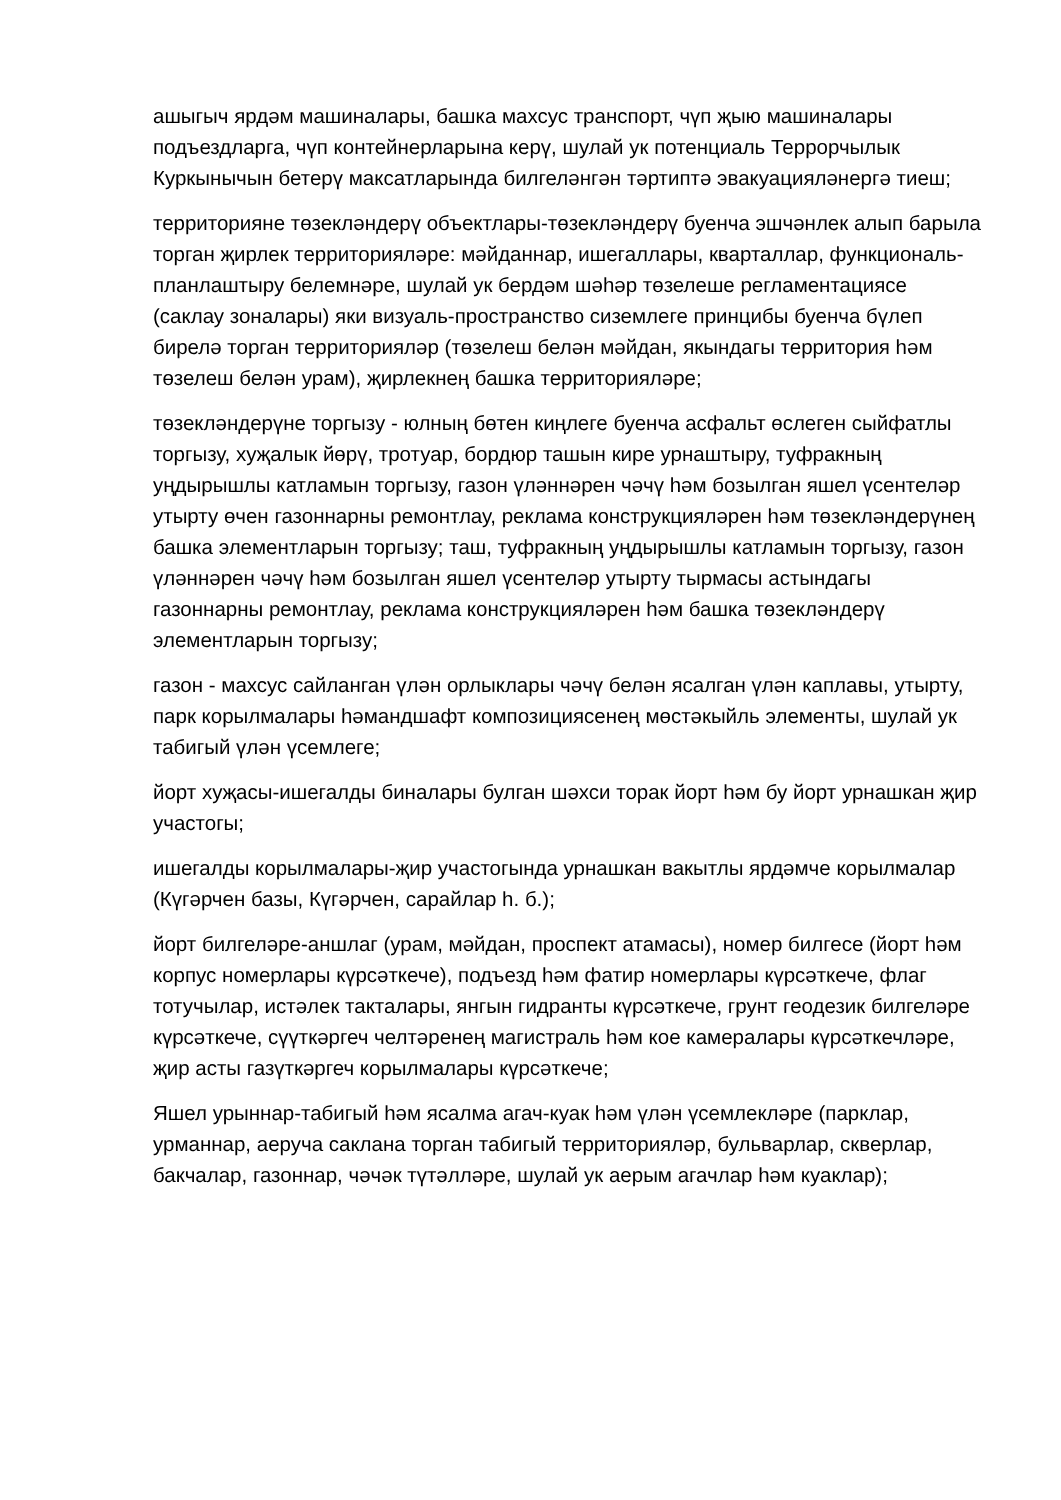ашыгыч ярдәм машиналары, башка махсус транспорт, чүп җыю машиналары подъездларга, чүп контейнерларына керү, шулай ук потенциаль Террорчылык Куркынычын бетерү максатларында билгеләнгән тәртиптә эвакуацияләнергә тиеш;
территорияне төзекләндерү объектлары-төзекләндерү буенча эшчәнлек алып барыла торган җирлек территорияләре: мәйданнар, ишегаллары, кварталлар, функциональ-планлаштыру белемнәре, шулай ук бердәм шәһәр төзелеше регламентациясе (саклау зоналары) яки визуаль-пространство сиземлеге принцибы буенча бүлеп бирелә торган территорияләр (төзелеш белән мәйдан, якындагы территория һәм төзелеш белән урам), җирлекнең башка территорияләре;
төзекләндерүне торгызу - юлның бөтен киңлеге буенча асфальт өслеген сыйфатлы торгызу, хуҗалык йөрү, тротуар, бордюр ташын кире урнаштыру, туфракның уңдырышлы катламын торгызу, газон үләннәрен чәчү һәм бозылган яшел үсентеләр утырту өчен газоннарны ремонтлау, реклама конструкцияләрен һәм төзекләндерүнең башка элементларын торгызу; таш, туфракның уңдырышлы катламын торгызу, газон үләннәрен чәчү һәм бозылган яшел үсентеләр утырту тырмасы астындагы газоннарны ремонтлау, реклама конструкцияләрен һәм башка төзекләндерү элементларын торгызу;
газон - махсус сайланган үлән орлыклары чәчү белән ясалган үлән каплавы, утырту, парк корылмалары һәмандшафт композициясенең мөстәкыйль элементы, шулай ук табигый үлән үсемлеге;
йорт хуҗасы-ишегалды биналары булган шәхси торак йорт һәм бу йорт урнашкан җир участогы;
ишегалды корылмалары-җир участогында урнашкан вакытлы ярдәмче корылмалар (Күгәрчен базы, Күгәрчен, сарайлар һ. б.);
йорт билгеләре-аншлаг (урам, мәйдан, проспект атамасы), номер билгесе (йорт һәм корпус номерлары күрсәткече), подъезд һәм фатир номерлары күрсәткече, флаг тотучылар, истәлек такталары, янгын гидранты күрсәткече, грунт геодезик билгеләре күрсәткече, сүүткәргеч челтәренең магистраль һәм кое камералары күрсәткечләре, җир асты газүткәргеч корылмалары күрсәткече;
Яшел урыннар-табигый һәм ясалма агач-куак һәм үлән үсемлекләре (парклар, урманнар, аеруча саклана торган табигый территорияләр, бульварлар, скверлар, бакчалар, газоннар, чәчәк түтәлләре, шулай ук аерым агачлар һәм куаклар);